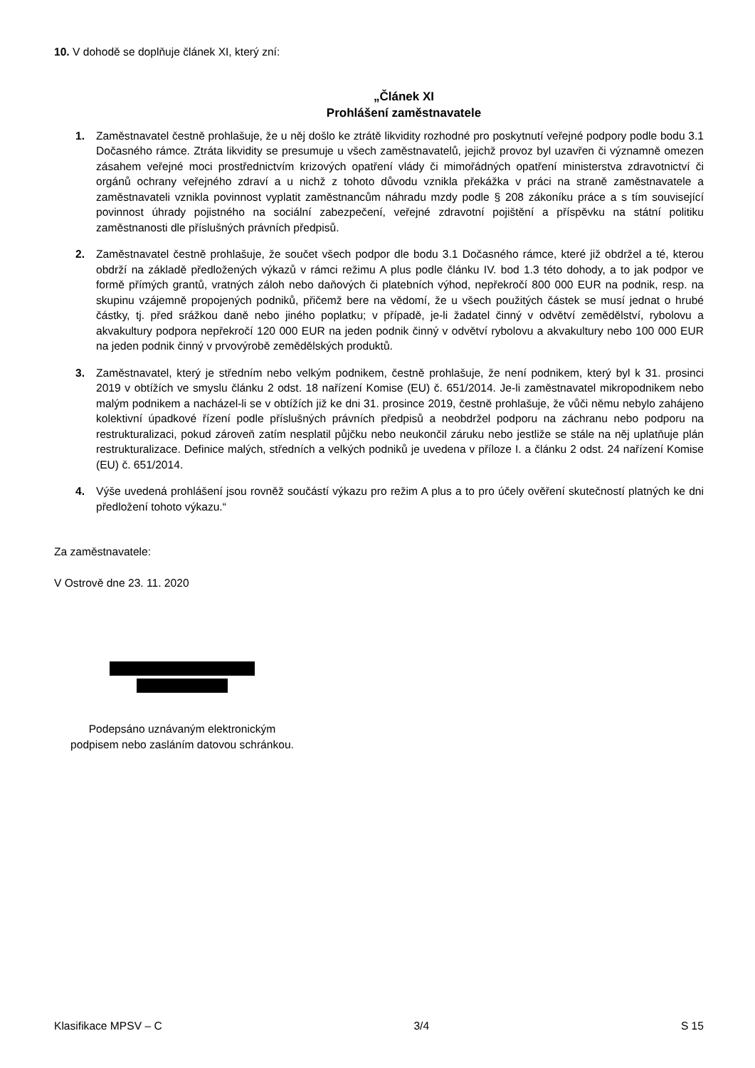10. V dohodě se doplňuje článek XI, který zní:
„Článek XI
Prohlášení zaměstnavatele
1. Zaměstnavatel čestně prohlašuje, že u něj došlo ke ztrátě likvidity rozhodné pro poskytnutí veřejné podpory podle bodu 3.1 Dočasného rámce. Ztráta likvidity se presumuje u všech zaměstnavatelů, jejichž provoz byl uzavřen či významně omezen zásahem veřejné moci prostřednictvím krizových opatření vlády či mimořádných opatření ministerstva zdravotnictví či orgánů ochrany veřejného zdraví a u nichž z tohoto důvodu vznikla překážka v práci na straně zaměstnavatele a zaměstnavateli vznikla povinnost vyplatit zaměstnancům náhradu mzdy podle § 208 zákoníku práce a s tím související povinnost úhrady pojistného na sociální zabezpečení, veřejné zdravotní pojištění a příspěvku na státní politiku zaměstnanosti dle příslušných právních předpisů.
2. Zaměstnavatel čestně prohlašuje, že součet všech podpor dle bodu 3.1 Dočasného rámce, které již obdržel a té, kterou obdrží na základě předložených výkazů v rámci režimu A plus podle článku IV. bod 1.3 této dohody, a to jak podpor ve formě přímých grantů, vratných záloh nebo daňových či platebních výhod, nepřekročí 800 000 EUR na podnik, resp. na skupinu vzájemně propojených podniků, přičemž bere na vědomí, že u všech použitých částek se musí jednat o hrubé částky, tj. před srážkou daně nebo jiného poplatku; v případě, je-li žadatel činný v odvětví zemědělství, rybolovu a akvakultury podpora nepřekročí 120 000 EUR na jeden podnik činný v odvětví rybolovu a akvakultury nebo 100 000 EUR na jeden podnik činný v prvovýrobě zemědělských produktů.
3. Zaměstnavatel, který je středním nebo velkým podnikem, čestně prohlašuje, že není podnikem, který byl k 31. prosinci 2019 v obtížích ve smyslu článku 2 odst. 18 nařízení Komise (EU) č. 651/2014. Je-li zaměstnavatel mikropodnikem nebo malým podnikem a nacházel-li se v obtížích již ke dni 31. prosince 2019, čestně prohlašuje, že vůči němu nebylo zahájeno kolektivní úpadkové řízení podle příslušných právních předpisů a neobdržel podporu na záchranu nebo podporu na restrukturalizaci, pokud zároveň zatím nesplatil půjčku nebo neukončil záruku nebo jestliže se stále na něj uplatňuje plán restrukturalizace. Definice malých, středních a velkých podniků je uvedena v příloze I. a článku 2 odst. 24 nařízení Komise (EU) č. 651/2014.
4. Výše uvedená prohlášení jsou rovněž součástí výkazu pro režim A plus a to pro účely ověření skutečností platných ke dni předložení tohoto výkazu.“
Za zaměstnavatele:
V Ostrově dne 23. 11. 2020
Podepsáno uznávaným elektronickým
podpisem nebo zasláním datovou schránkou.
Klasifikace MPSV – C 3/4 S 15